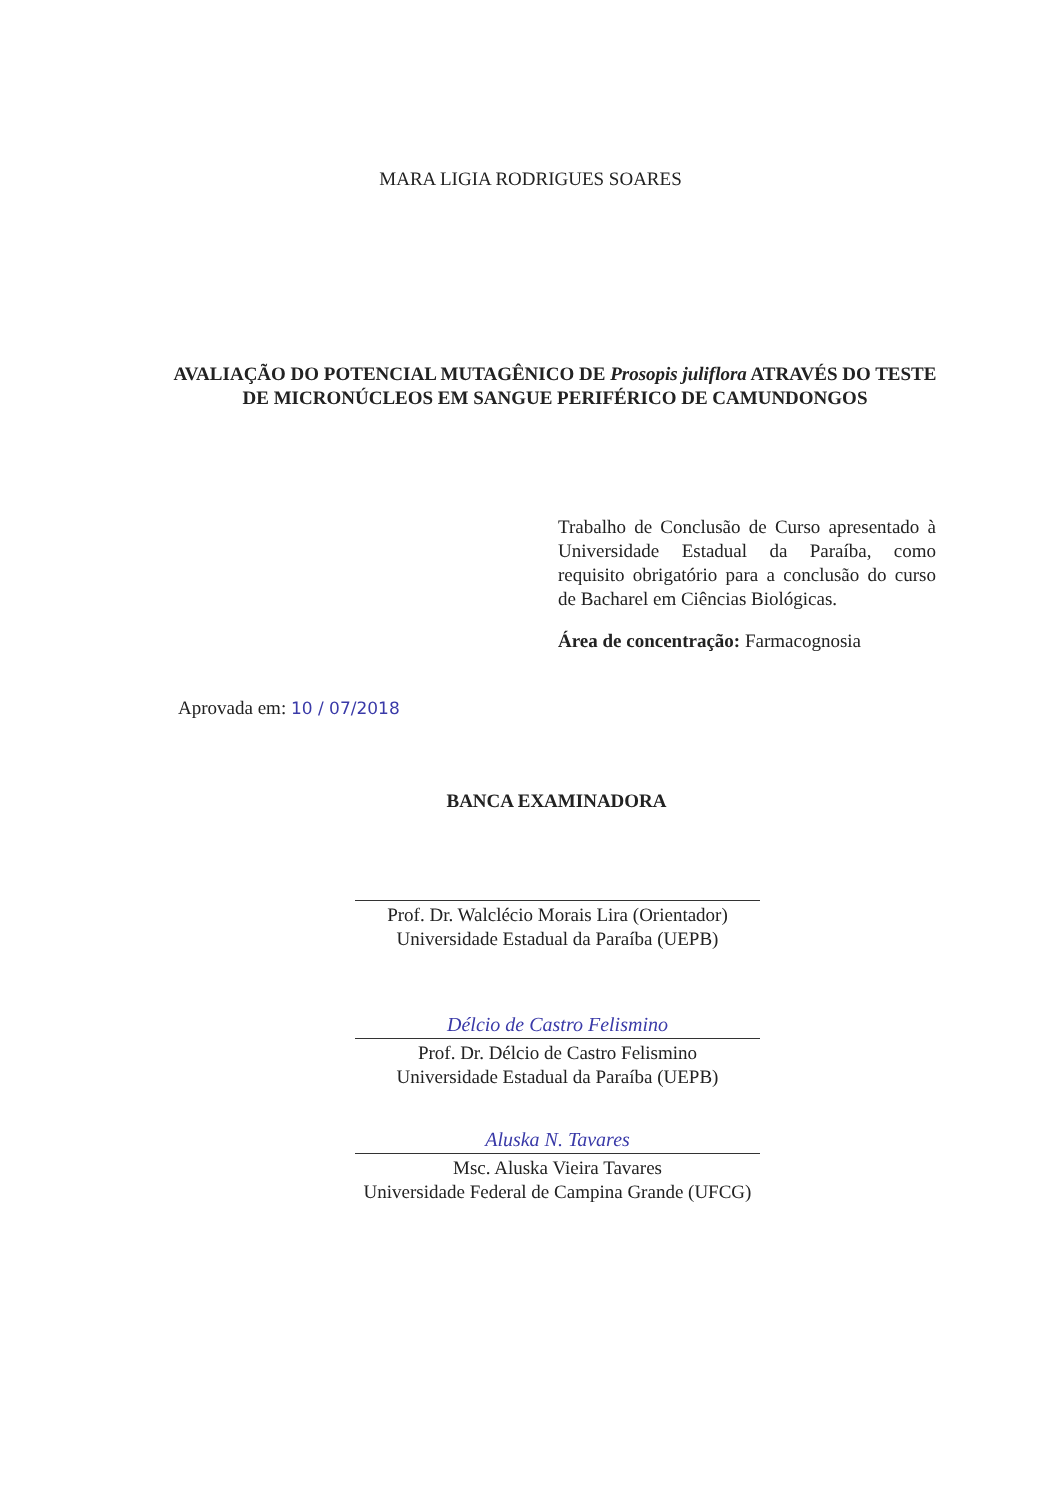MARA LIGIA RODRIGUES SOARES
AVALIAÇÃO DO POTENCIAL MUTAGÊNICO DE Prosopis juliflora ATRAVÉS DO TESTE DE MICRONÚCLEOS EM SANGUE PERIFÉRICO DE CAMUNDONGOS
Trabalho de Conclusão de Curso apresentado à Universidade Estadual da Paraíba, como requisito obrigatório para a conclusão do curso de Bacharel em Ciências Biológicas.
Área de concentração: Farmacognosia
Aprovada em: 10 / 07/2018
BANCA EXAMINADORA
Prof. Dr. Walclécio Morais Lira (Orientador)
Universidade Estadual da Paraíba (UEPB)
Délcio de Castro Felismino
Prof. Dr. Délcio de Castro Felismino
Universidade Estadual da Paraíba (UEPB)
Aluska N. Tavares
Msc. Aluska Vieira Tavares
Universidade Federal de Campina Grande (UFCG)